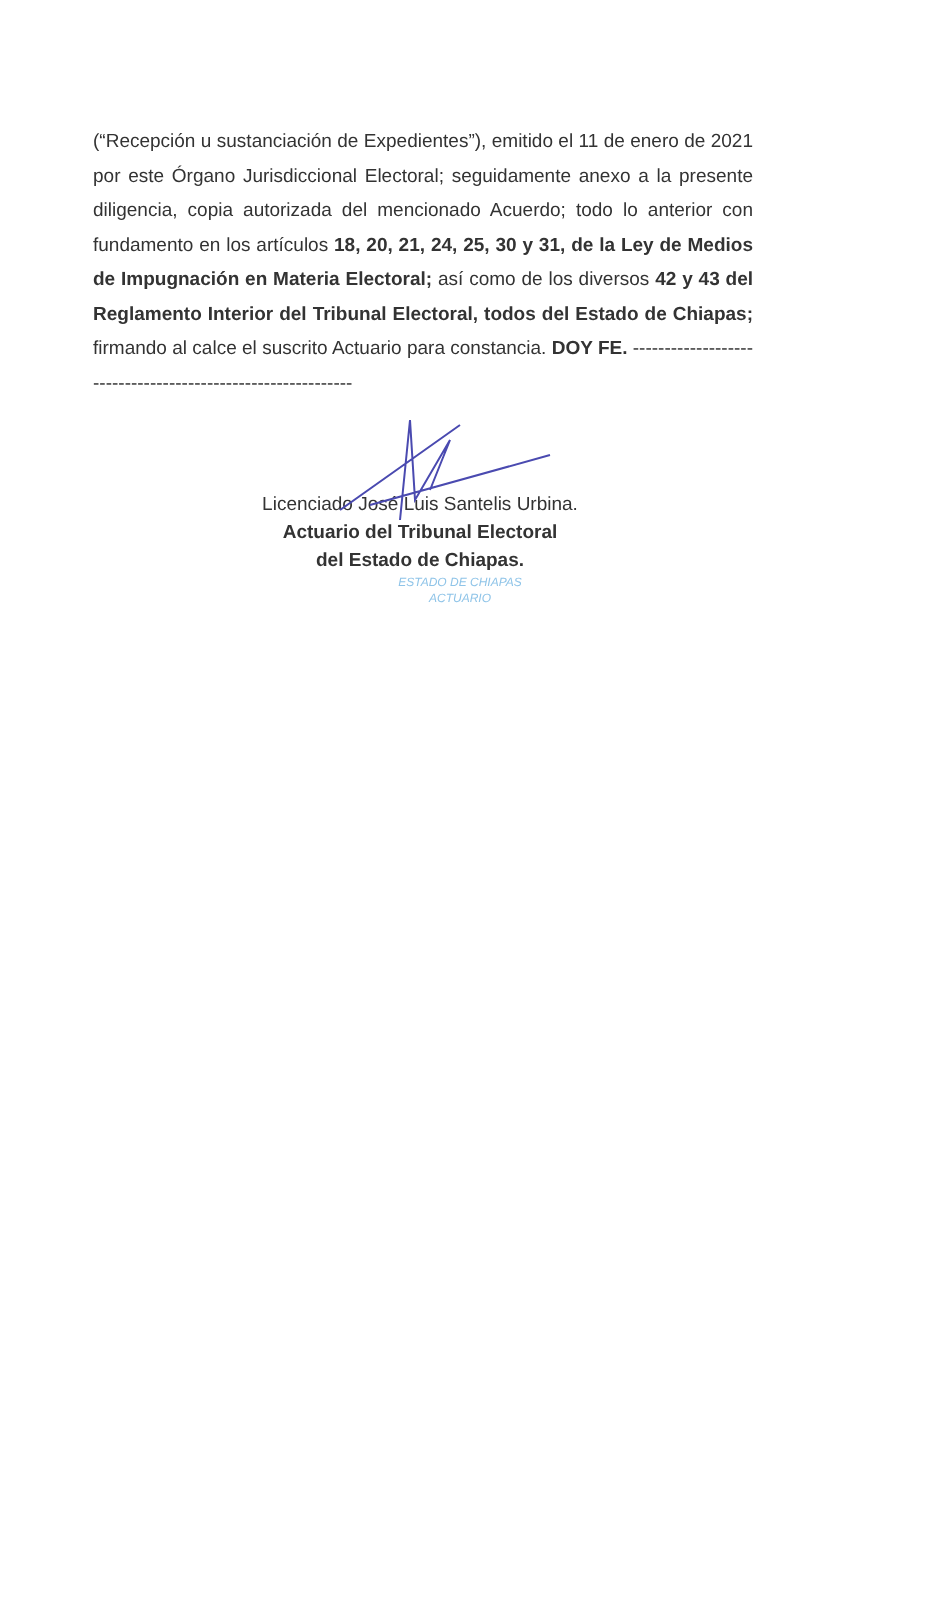(“Recepción u sustanciación de Expedientes”), emitido el 11 de enero de 2021 por este Órgano Jurisdiccional Electoral; seguidamente anexo a la presente diligencia, copia autorizada del mencionado Acuerdo; todo lo anterior con fundamento en los artículos 18, 20, 21, 24, 25, 30 y 31, de la Ley de Medios de Impugnación en Materia Electoral; así como de los diversos 42 y 43 del Reglamento Interior del Tribunal Electoral, todos del Estado de Chiapas; firmando al calce el suscrito Actuario para constancia. DOY FE. ------------------------------------------------------------
Licenciado José Luis Santelis Urbina.
Actuario del Tribunal Electoral
del Estado de Chiapas.
ESTADO DE CHIAPAS
ACTUARIO